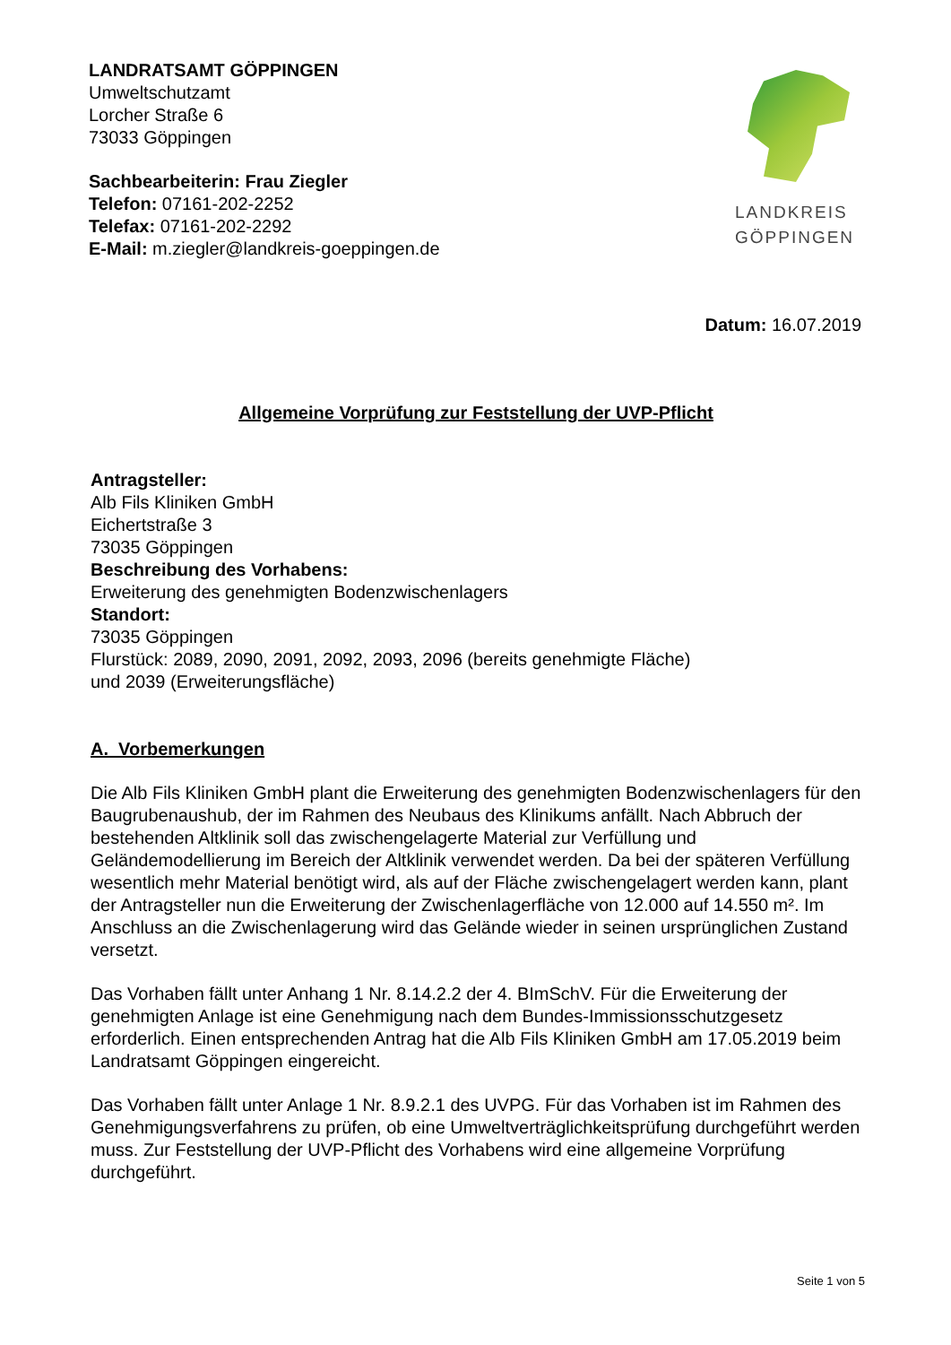LANDRATSAMT GÖPPINGEN
Umweltschutzamt
Lorcher Straße 6
73033 Göppingen
Sachbearbeiterin: Frau Ziegler
Telefon: 07161-202-2252
Telefax: 07161-202-2292
E-Mail: m.ziegler@landkreis-goeppingen.de
LANDKREIS
GÖPPINGEN
Datum: 16.07.2019
Allgemeine Vorprüfung zur Feststellung der UVP-Pflicht
Antragsteller:
Alb Fils Kliniken GmbH
Eichertstraße 3
73035 Göppingen
Beschreibung des Vorhabens:
Erweiterung des genehmigten Bodenzwischenlagers
Standort:
73035 Göppingen
Flurstück: 2089, 2090, 2091, 2092, 2093, 2096 (bereits genehmigte Fläche)
und 2039 (Erweiterungsfläche)
A. Vorbemerkungen
Die Alb Fils Kliniken GmbH plant die Erweiterung des genehmigten Bodenzwischenlagers für den Baugrubenaushub, der im Rahmen des Neubaus des Klinikums anfällt. Nach Abbruch der bestehenden Altklinik soll das zwischengelagerte Material zur Verfüllung und Geländemodellierung im Bereich der Altklinik verwendet werden. Da bei der späteren Verfüllung wesentlich mehr Material benötigt wird, als auf der Fläche zwischengelagert werden kann, plant der Antragsteller nun die Erweiterung der Zwischenlagerfläche von 12.000 auf 14.550 m². Im Anschluss an die Zwischenlagerung wird das Gelände wieder in seinen ursprünglichen Zustand versetzt.
Das Vorhaben fällt unter Anhang 1 Nr. 8.14.2.2 der 4. BImSchV. Für die Erweiterung der genehmigten Anlage ist eine Genehmigung nach dem Bundes-Immissionsschutzgesetz erforderlich. Einen entsprechenden Antrag hat die Alb Fils Kliniken GmbH am 17.05.2019 beim Landratsamt Göppingen eingereicht.
Das Vorhaben fällt unter Anlage 1 Nr. 8.9.2.1 des UVPG. Für das Vorhaben ist im Rahmen des Genehmigungsverfahrens zu prüfen, ob eine Umweltverträglichkeitsprüfung durchgeführt werden muss. Zur Feststellung der UVP-Pflicht des Vorhabens wird eine allgemeine Vorprüfung durchgeführt.
Seite 1 von 5